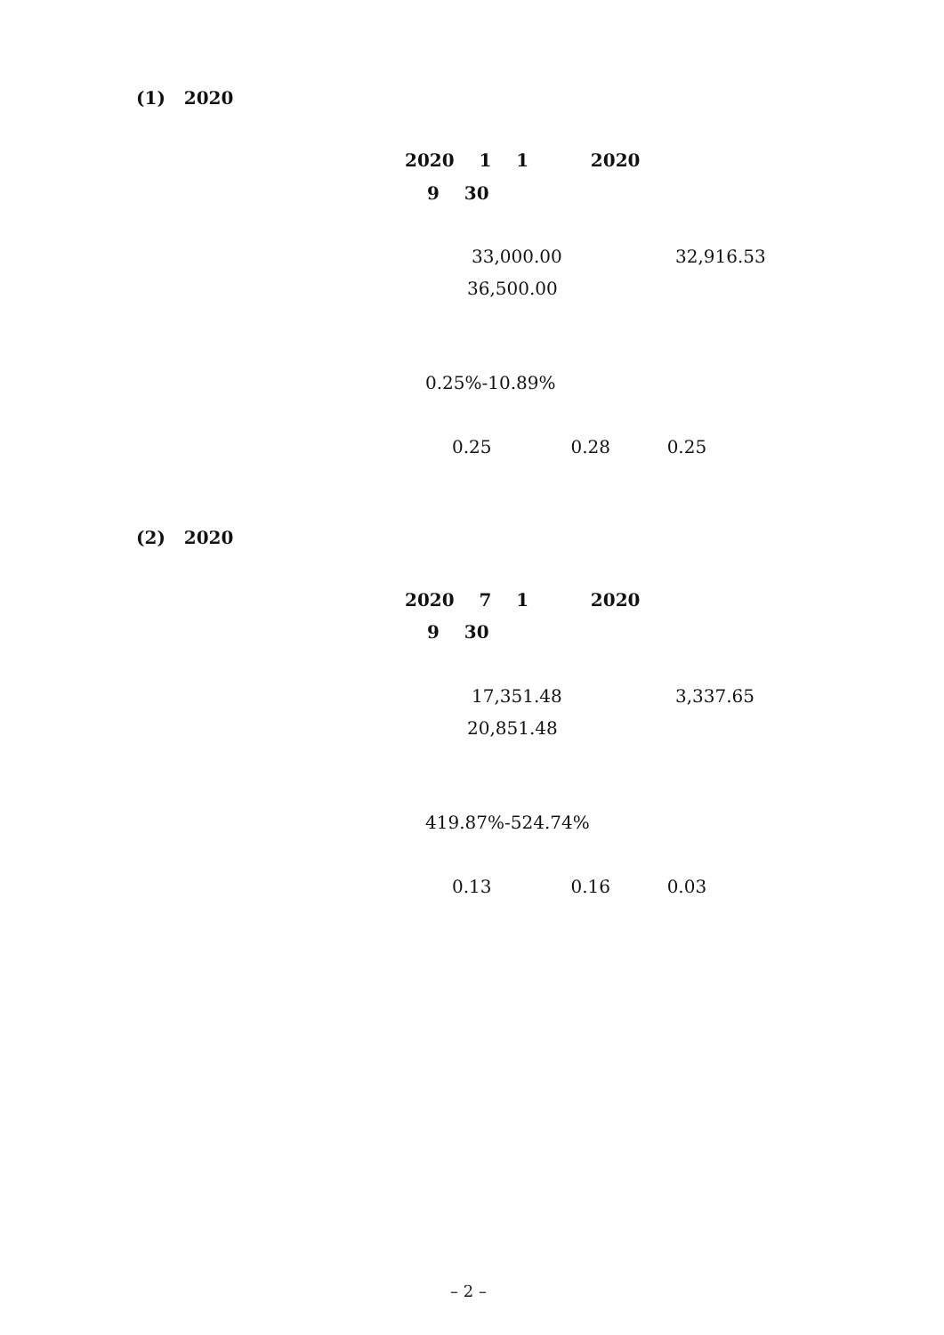(1) 2020
2020 1 1 2020
9 30
33,000.00 32,916.53
36,500.00
0.25%-10.89%
0.25 0.28 0.25
(2) 2020
2020 7 1 2020
9 30
17,351.48 3,337.65
20,851.48
419.87%-524.74%
0.13 0.16 0.03
– 2 –